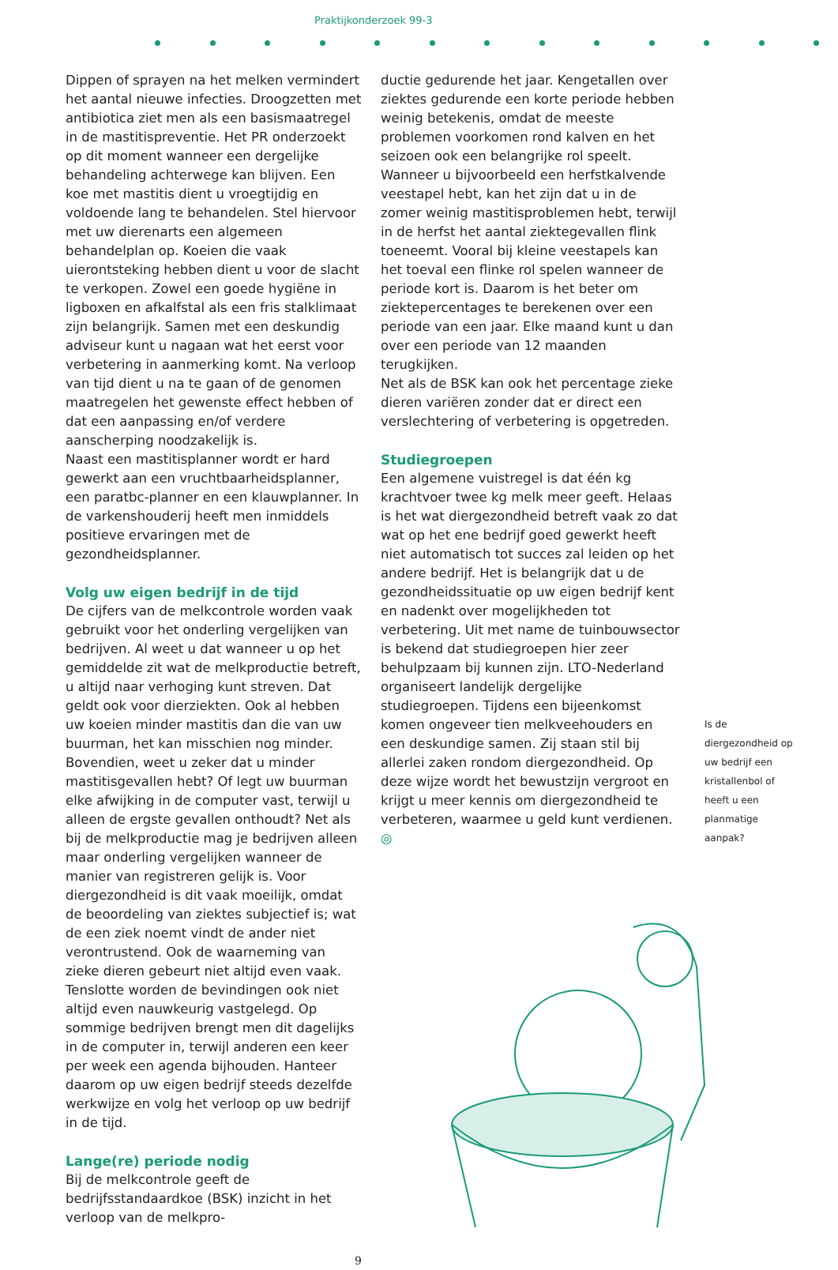Praktijkonderzoek 99-3
Dippen of sprayen na het melken vermindert het aantal nieuwe infecties. Droogzetten met antibiotica ziet men als een basismaatregel in de mastitispreventie. Het PR onderzoekt op dit moment wanneer een dergelijke behandeling achterwege kan blijven. Een koe met mastitis dient u vroegtijdig en voldoende lang te behandelen. Stel hiervoor met uw dierenarts een algemeen behandelplan op. Koeien die vaak uierontsteking hebben dient u voor de slacht te verkopen. Zowel een goede hygiëne in ligboxen en afkalfstal als een fris stalklimaat zijn belangrijk. Samen met een deskundig adviseur kunt u nagaan wat het eerst voor verbetering in aanmerking komt. Na verloop van tijd dient u na te gaan of de genomen maatregelen het gewenste effect hebben of dat een aanpassing en/of verdere aanscherping noodzakelijk is.
Naast een mastitisplanner wordt er hard gewerkt aan een vruchtbaarheidsplanner, een paratbc-planner en een klauwplanner. In de varkenshouderij heeft men inmiddels positieve ervaringen met de gezondheidsplanner.
Volg uw eigen bedrijf in de tijd
De cijfers van de melkcontrole worden vaak gebruikt voor het onderling vergelijken van bedrijven. Al weet u dat wanneer u op het gemiddelde zit wat de melkproductie betreft, u altijd naar verhoging kunt streven. Dat geldt ook voor dierziekten. Ook al hebben uw koeien minder mastitis dan die van uw buurman, het kan misschien nog minder. Bovendien, weet u zeker dat u minder mastitisgevallen hebt? Of legt uw buurman elke afwijking in de computer vast, terwijl u alleen de ergste gevallen onthoudt? Net als bij de melkproductie mag je bedrijven alleen maar onderling vergelijken wanneer de manier van registreren gelijk is. Voor diergezondheid is dit vaak moeilijk, omdat de beoordeling van ziektes subjectief is; wat de een ziek noemt vindt de ander niet verontrustend. Ook de waarneming van zieke dieren gebeurt niet altijd even vaak. Tenslotte worden de bevindingen ook niet altijd even nauwkeurig vastgelegd. Op sommige bedrijven brengt men dit dagelijks in de computer in, terwijl anderen een keer per week een agenda bijhouden. Hanteer daarom op uw eigen bedrijf steeds dezelfde werkwijze en volg het verloop op uw bedrijf in de tijd.
Lange(re) periode nodig
Bij de melkcontrole geeft de bedrijfsstandaardkoe (BSK) inzicht in het verloop van de melkpro-
9
ductie gedurende het jaar. Kengetallen over ziektes gedurende een korte periode hebben weinig betekenis, omdat de meeste problemen voorkomen rond kalven en het seizoen ook een belangrijke rol speelt. Wanneer u bijvoorbeeld een herfstkalvende veestapel hebt, kan het zijn dat u in de zomer weinig mastitisproblemen hebt, terwijl in de herfst het aantal ziektegevallen flink toeneemt. Vooral bij kleine veestapels kan het toeval een flinke rol spelen wanneer de periode kort is. Daarom is het beter om ziektepercentages te berekenen over een periode van een jaar. Elke maand kunt u dan over een periode van 12 maanden terugkijken.
Net als de BSK kan ook het percentage zieke dieren variëren zonder dat er direct een verslechtering of verbetering is opgetreden.
Studiegroepen
Een algemene vuistregel is dat één kg krachtvoer twee kg melk meer geeft. Helaas is het wat diergezondheid betreft vaak zo dat wat op het ene bedrijf goed gewerkt heeft niet automatisch tot succes zal leiden op het andere bedrijf. Het is belangrijk dat u de gezondheidssituatie op uw eigen bedrijf kent en nadenkt over mogelijkheden tot verbetering. Uit met name de tuinbouwsector is bekend dat studiegroepen hier zeer behulpzaam bij kunnen zijn. LTO-Nederland organiseert landelijk dergelijke studiegroepen. Tijdens een bijeenkomst komen ongeveer tien melkveehouders en een deskundige samen. Zij staan stil bij allerlei zaken rondom diergezondheid. Op deze wijze wordt het bewustzijn vergroot en krijgt u meer kennis om diergezondheid te verbeteren, waarmee u geld kunt verdienen. ◎
Is de diergezondheid op uw bedrijf een kristallenbol of heeft u een planmatige aanpak?